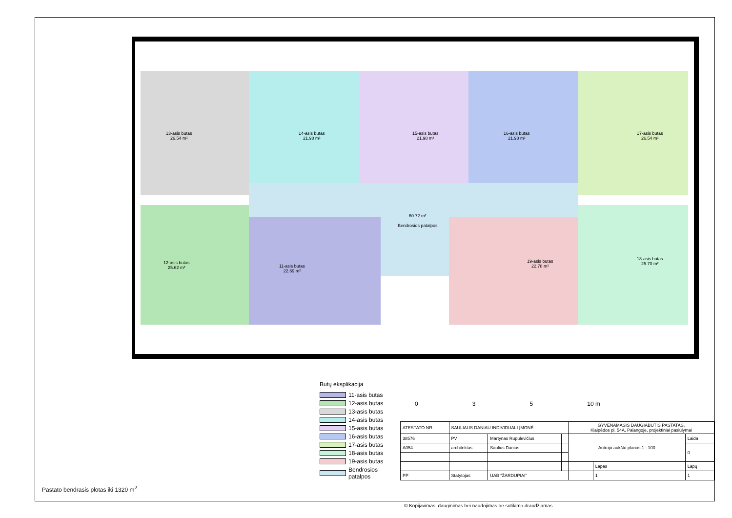13-asis butas
26.54 m²
14-asis butas
21.98 m²
15-asis butas
21.98 m²
16-asis butas
21.98 m²
17-asis butas
26.54 m²
12-asis butas
25.62 m²
11-asis butas
22.69 m²
60.72 m²
Bendrosios patalpos
19-asis butas
22.78 m²
18-asis butas
25.70 m²
Butų eksplikacija
11-asis butas
12-asis butas
13-asis butas
14-asis butas
15-asis butas
16-asis butas
17-asis butas
18-asis butas
19-asis butas
Bendrosios
patalpos
0 3 5 10 m
| ATESTATO NR. | SAULIAUS DANIAU INDIVIDUALI ĮMONĖ | | | GYVENAMASIS DAUGIABUTIS PASTATAS, Klaipėdos pl. 54A, Palangoje, projektiniai pasiūlymai | | |
| 38576 | PV | Martynas Rupulevičius | | Antrojo aukšto planas 1 : 100 | | Laida |
| A054 | architektas | Saulius Danius | | | | 0 |
| | | | | | Lapas | Lapų |
| PP | Statytojas | UAB "ŽARDUPIAI" | | | 1 | 1 |
Pastato bendrasis plotas iki 1320 m<sup>2</sup>
© Kopijavimas, dauginimas bei naudojimas be sutikimo draudžiamas